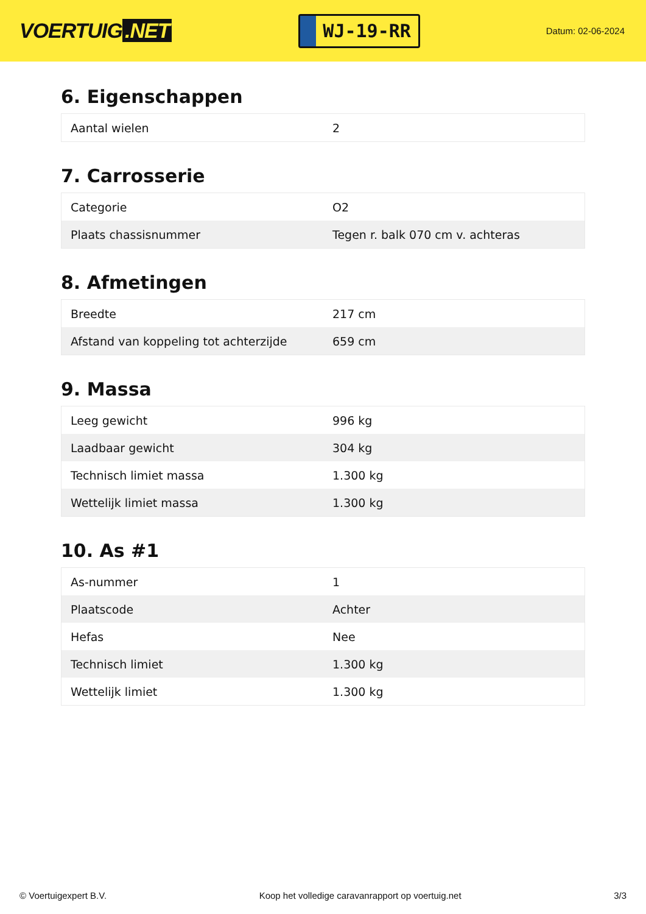VOERTUIG.NET
WJ-19-RR
Datum: 02-06-2024
6. Eigenschappen
| Aantal wielen | 2 |
7. Carrosserie
| Categorie | O2 |
| Plaats chassisnummer | Tegen r. balk 070 cm v. achteras |
8. Afmetingen
| Breedte | 217 cm |
| Afstand van koppeling tot achterzijde | 659 cm |
9. Massa
| Leeg gewicht | 996 kg |
| Laadbaar gewicht | 304 kg |
| Technisch limiet massa | 1.300 kg |
| Wettelijk limiet massa | 1.300 kg |
10. As #1
| As-nummer | 1 |
| Plaatscode | Achter |
| Hefas | Nee |
| Technisch limiet | 1.300 kg |
| Wettelijk limiet | 1.300 kg |
© Voertuigexpert B.V. Koop het volledige caravanrapport op voertuig.net 3/3